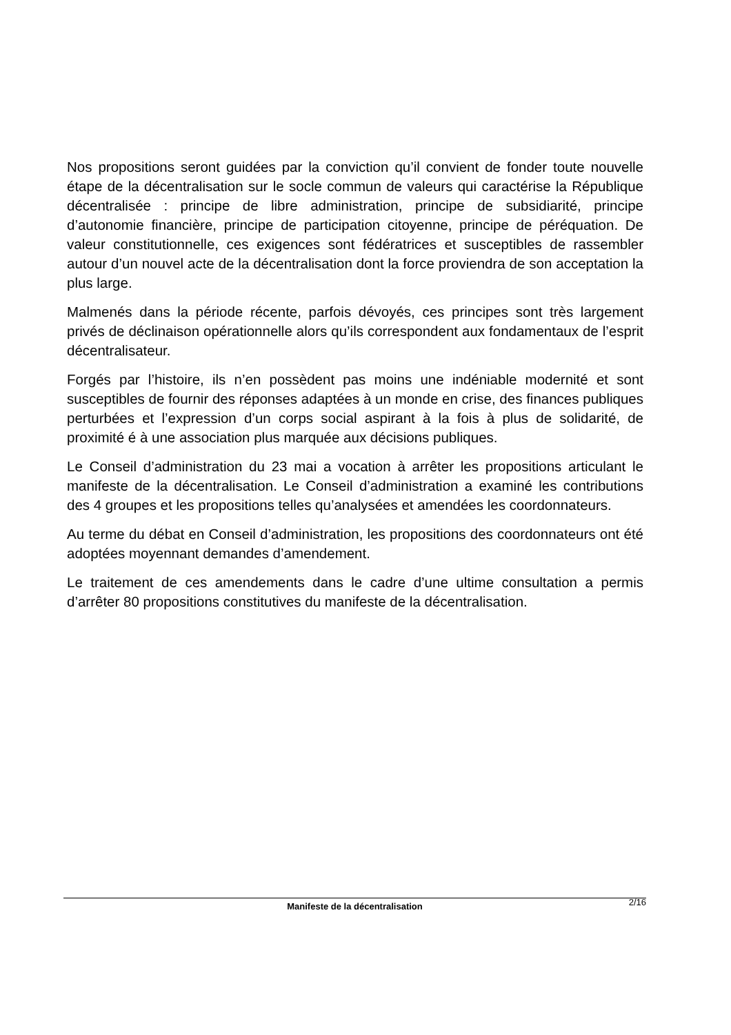Nos propositions seront guidées par la conviction qu’il convient de fonder toute nouvelle étape de la décentralisation sur le socle commun de valeurs qui caractérise la République décentralisée : principe de libre administration, principe de subsidiarité, principe d’autonomie financière, principe de participation citoyenne, principe de péréquation. De valeur constitutionnelle, ces exigences sont fédératrices et susceptibles de rassembler autour d’un nouvel acte de la décentralisation dont la force proviendra de son acceptation la plus large.
Malmenés dans la période récente, parfois dévoyés, ces principes sont très largement privés de déclinaison opérationnelle alors qu’ils correspondent aux fondamentaux de l’esprit décentralisateur.
Forgés par l’histoire, ils n’en possèdent pas moins une indéniable modernité et sont susceptibles de fournir des réponses adaptées à un monde en crise, des finances publiques perturbées et l’expression d’un corps social aspirant à la fois à plus de solidarité, de proximité é à une association plus marquée aux décisions publiques.
Le Conseil d’administration du 23 mai a vocation à arrêter les propositions articulant le manifeste de la décentralisation. Le Conseil d’administration a examiné les contributions des 4 groupes et les propositions telles qu’analysées et amendées les coordonnateurs.
Au terme du débat en Conseil d’administration, les propositions des coordonnateurs ont été adoptées moyennant demandes d’amendement.
Le traitement de ces amendements dans le cadre d’une ultime consultation a permis d’arrêter 80 propositions constitutives du manifeste de la décentralisation.
2/16
Manifeste de la décentralisation